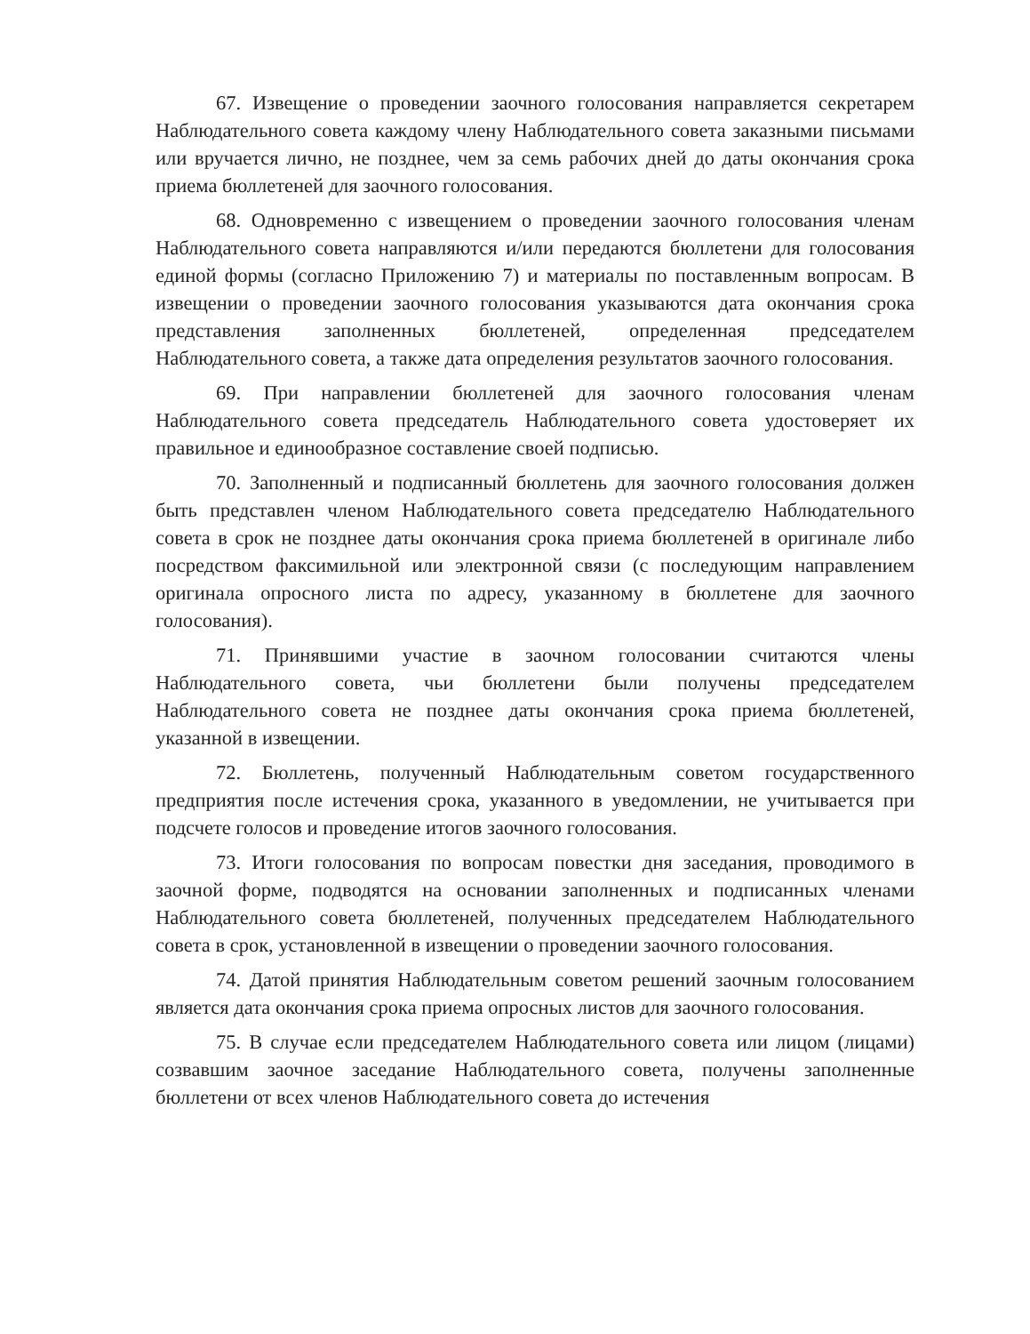67. Извещение о проведении заочного голосования направляется секретарем Наблюдательного совета каждому члену Наблюдательного совета заказными письмами или вручается лично, не позднее, чем за семь рабочих дней до даты окончания срока приема бюллетеней для заочного голосования.
68. Одновременно с извещением о проведении заочного голосования членам Наблюдательного совета направляются и/или передаются бюллетени для голосования единой формы (согласно Приложению 7) и материалы по поставленным вопросам. В извещении о проведении заочного голосования указываются дата окончания срока представления заполненных бюллетеней, определенная председателем Наблюдательного совета, а также дата определения результатов заочного голосования.
69. При направлении бюллетеней для заочного голосования членам Наблюдательного совета председатель Наблюдательного совета удостоверяет их правильное и единообразное составление своей подписью.
70. Заполненный и подписанный бюллетень для заочного голосования должен быть представлен членом Наблюдательного совета председателю Наблюдательного совета в срок не позднее даты окончания срока приема бюллетеней в оригинале либо посредством факсимильной или электронной связи (с последующим направлением оригинала опросного листа по адресу, указанному в бюллетене для заочного голосования).
71. Принявшими участие в заочном голосовании считаются члены Наблюдательного совета, чьи бюллетени были получены председателем Наблюдательного совета не позднее даты окончания срока приема бюллетеней, указанной в извещении.
72. Бюллетень, полученный Наблюдательным советом государственного предприятия после истечения срока, указанного в уведомлении, не учитывается при подсчете голосов и проведение итогов заочного голосования.
73. Итоги голосования по вопросам повестки дня заседания, проводимого в заочной форме, подводятся на основании заполненных и подписанных членами Наблюдательного совета бюллетеней, полученных председателем Наблюдательного совета в срок, установленной в извещении о проведении заочного голосования.
74. Датой принятия Наблюдательным советом решений заочным голосованием является дата окончания срока приема опросных листов для заочного голосования.
75. В случае если председателем Наблюдательного совета или лицом (лицами) созвавшим заочное заседание Наблюдательного совета, получены заполненные бюллетени от всех членов Наблюдательного совета до истечения